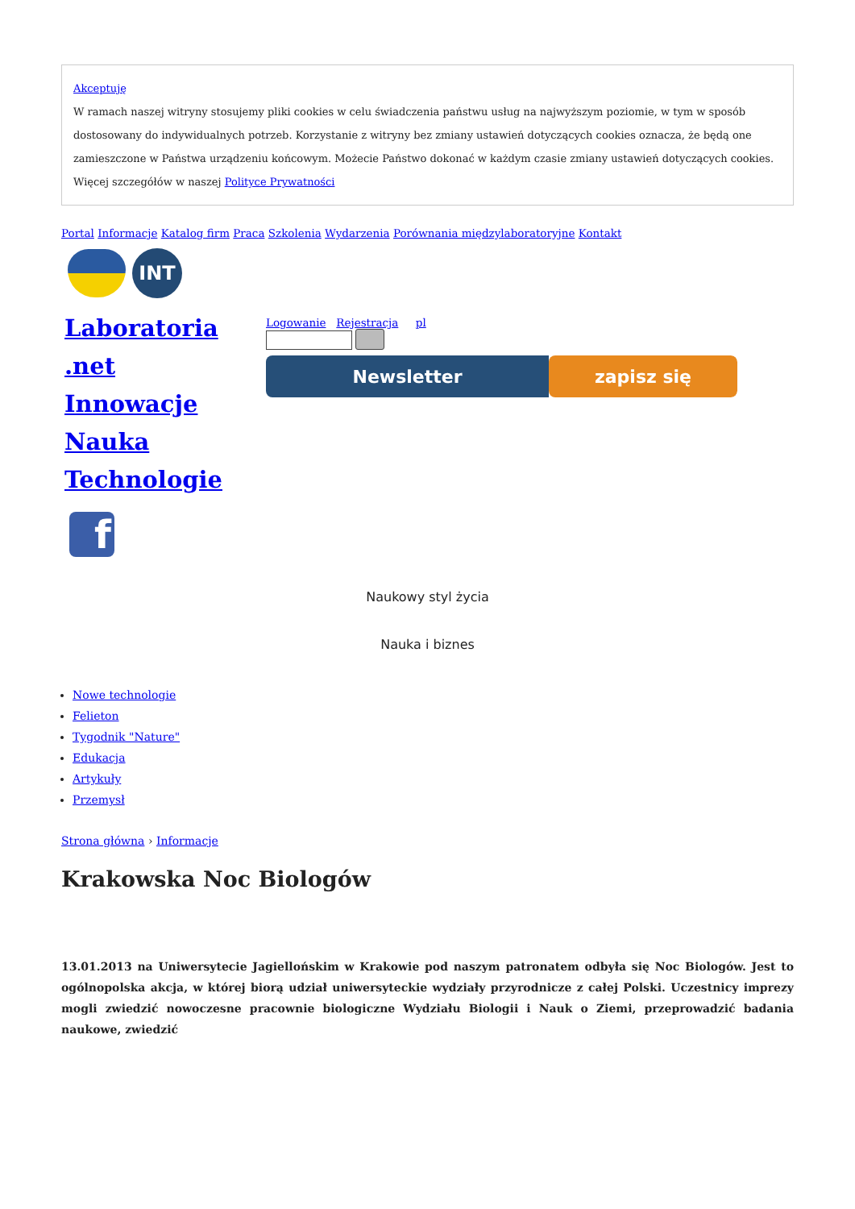Akceptuję
W ramach naszej witryny stosujemy pliki cookies w celu świadczenia państwu usług na najwyższym poziomie, w tym w sposób dostosowany do indywidualnych potrzeb. Korzystanie z witryny bez zmiany ustawień dotyczących cookies oznacza, że będą one zamieszczone w Państwa urządzeniu końcowym. Możecie Państwo dokonać w każdym czasie zmiany ustawień dotyczących cookies. Więcej szczegółów w naszej Polityce Prywatności
Portal Informacje Katalog firm Praca Szkolenia Wydarzenia Porównania międzylaboratoryjne Kontakt
INT
Laboratoria
.net
Innowacje
Nauka
Technologie
Logowanie Rejestracja pl
Newsletter zapisz się
f
Naukowy styl życia
Nauka i biznes
Nowe technologie
Felieton
Tygodnik "Nature"
Edukacja
Artykuły
Przemysł
Strona główna › Informacje
Krakowska Noc Biologów
13.01.2013 na Uniwersytecie Jagiellońskim w Krakowie pod naszym patronatem odbyła się Noc Biologów. Jest to ogólnopolska akcja, w której biorą udział uniwersyteckie wydziały przyrodnicze z całej Polski. Uczestnicy imprezy mogli zwiedzić nowoczesne pracownie biologiczne Wydziału Biologii i Nauk o Ziemi, przeprowadzić badania naukowe, zwiedzić